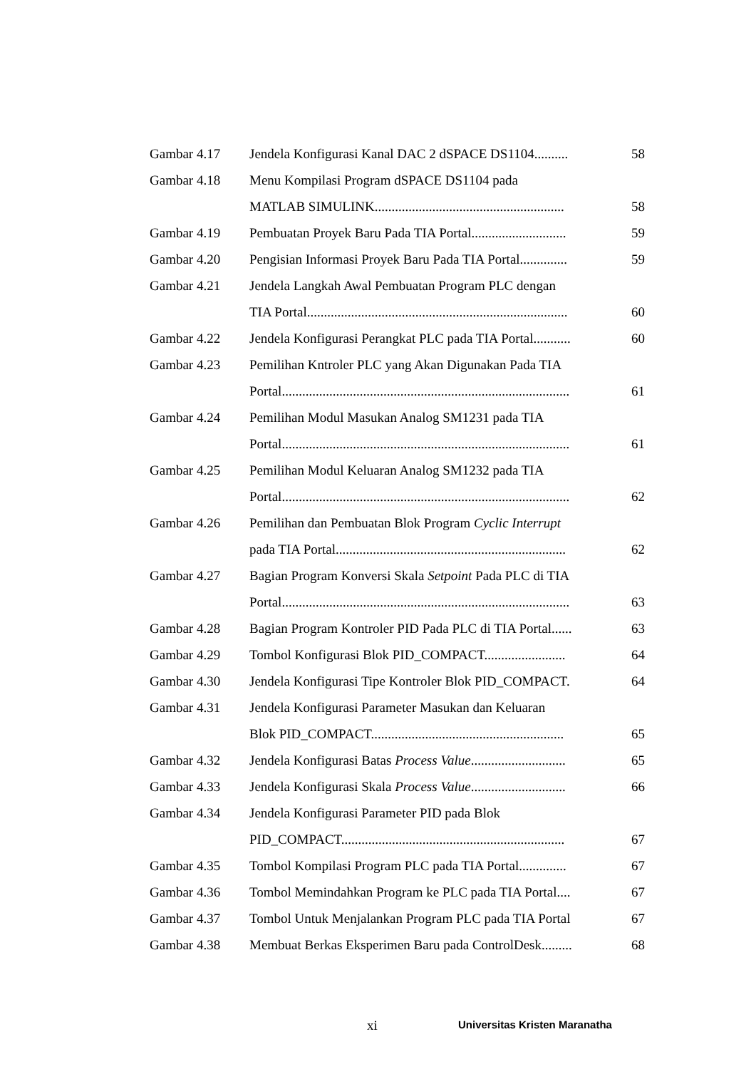| Gambar 4.17 | Jendela Konfigurasi Kanal DAC 2 dSPACE DS1104.......... | 58 |
| Gambar 4.18 | Menu Kompilasi Program dSPACE DS1104 pada | |
| | MATLAB SIMULINK........................................................ | 58 |
| Gambar 4.19 | Pembuatan Proyek Baru Pada TIA Portal............................ | 59 |
| Gambar 4.20 | Pengisian Informasi Proyek Baru Pada TIA Portal.............. | 59 |
| Gambar 4.21 | Jendela Langkah Awal Pembuatan Program PLC dengan | |
| | TIA Portal............................................................................. | 60 |
| Gambar 4.22 | Jendela Konfigurasi Perangkat PLC pada TIA Portal........... | 60 |
| Gambar 4.23 | Pemilihan Kntroler PLC yang Akan Digunakan Pada TIA | |
| | Portal..................................................................................... | 61 |
| Gambar 4.24 | Pemilihan Modul Masukan Analog SM1231 pada TIA | |
| | Portal..................................................................................... | 61 |
| Gambar 4.25 | Pemilihan Modul Keluaran Analog SM1232 pada TIA | |
| | Portal..................................................................................... | 62 |
| Gambar 4.26 | Pemilihan dan Pembuatan Blok Program Cyclic Interrupt | |
| | pada TIA Portal.................................................................... | 62 |
| Gambar 4.27 | Bagian Program Konversi Skala Setpoint Pada PLC di TIA | |
| | Portal..................................................................................... | 63 |
| Gambar 4.28 | Bagian Program Kontroler PID Pada PLC di TIA Portal...... | 63 |
| Gambar 4.29 | Tombol Konfigurasi Blok PID_COMPACT........................ | 64 |
| Gambar 4.30 | Jendela Konfigurasi Tipe Kontroler Blok PID_COMPACT. | 64 |
| Gambar 4.31 | Jendela Konfigurasi Parameter Masukan dan Keluaran | |
| | Blok PID_COMPACT......................................................... | 65 |
| Gambar 4.32 | Jendela Konfigurasi Batas Process Value ............................ | 65 |
| Gambar 4.33 | Jendela Konfigurasi Skala Process Value ............................ | 66 |
| Gambar 4.34 | Jendela Konfigurasi Parameter PID pada Blok | |
| | PID_COMPACT.................................................................. | 67 |
| Gambar 4.35 | Tombol Kompilasi Program PLC pada TIA Portal.............. | 67 |
| Gambar 4.36 | Tombol Memindahkan Program ke PLC pada TIA Portal.... | 67 |
| Gambar 4.37 | Tombol Untuk Menjalankan Program PLC pada TIA Portal | 67 |
| Gambar 4.38 | Membuat Berkas Eksperimen Baru pada ControlDesk......... | 68 |
xi Universitas Kristen Maranatha